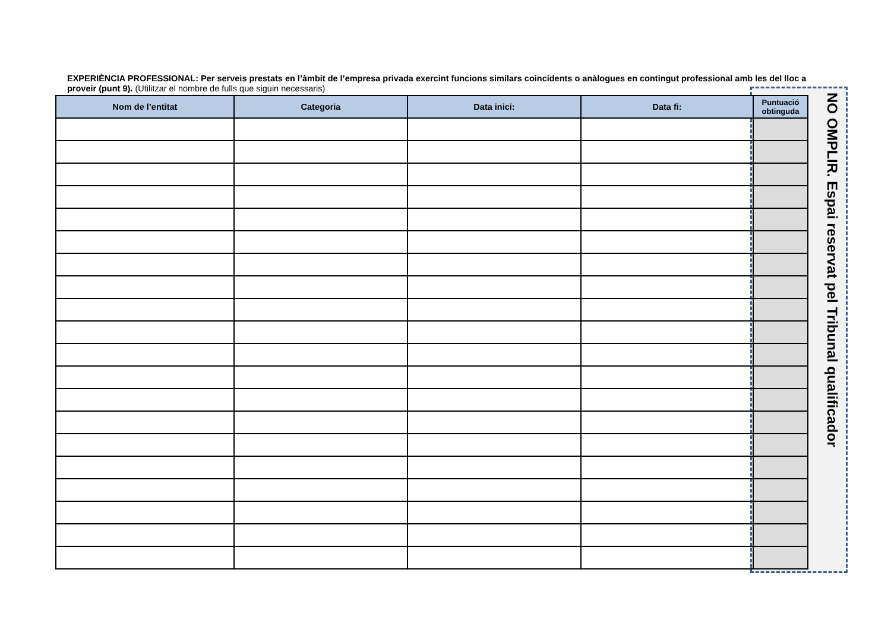EXPERIÈNCIA PROFESSIONAL: Per serveis prestats en l’àmbit de l’empresa privada exercint funcions similars coincidents o anàlogues en contingut professional amb les del lloc a proveir (punt 9). (Utilitzar el nombre de fulls que siguin necessaris)
| Nom de l’entitat | Categoria | Data inici: | Data fi: | Puntuació obtinguda |
| --- | --- | --- | --- | --- |
NO OMPLIR. Espai reservat pel Tribunal qualificador